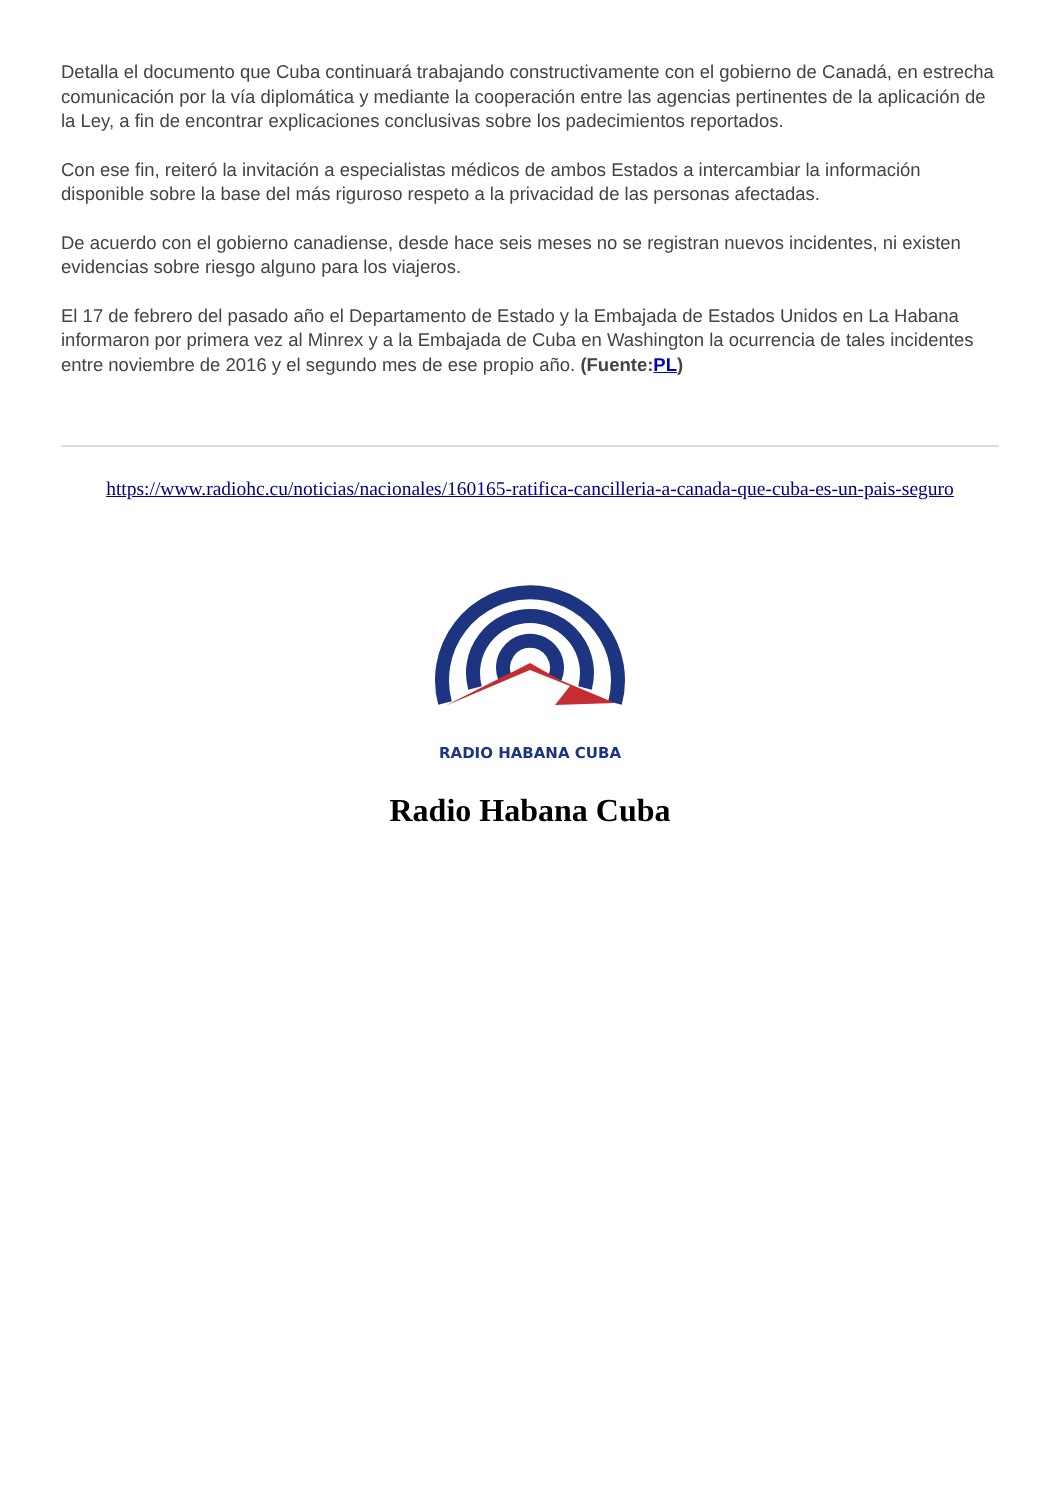Detalla el documento que Cuba continuará trabajando constructivamente con el gobierno de Canadá, en estrecha comunicación por la vía diplomática y mediante la cooperación entre las agencias pertinentes de la aplicación de la Ley, a fin de encontrar explicaciones conclusivas sobre los padecimientos reportados.
Con ese fin, reiteró la invitación a especialistas médicos de ambos Estados a intercambiar la información disponible sobre la base del más riguroso respeto a la privacidad de las personas afectadas.
De acuerdo con el gobierno canadiense, desde hace seis meses no se registran nuevos incidentes, ni existen evidencias sobre riesgo alguno para los viajeros.
El 17 de febrero del pasado año el Departamento de Estado y la Embajada de Estados Unidos en La Habana informaron por primera vez al Minrex y a la Embajada de Cuba en Washington la ocurrencia de tales incidentes entre noviembre de 2016 y el segundo mes de ese propio año. (Fuente:PL)
https://www.radiohc.cu/noticias/nacionales/160165-ratifica-cancilleria-a-canada-que-cuba-es-un-pais-seguro
RADIO HABANA CUBA
Radio Habana Cuba